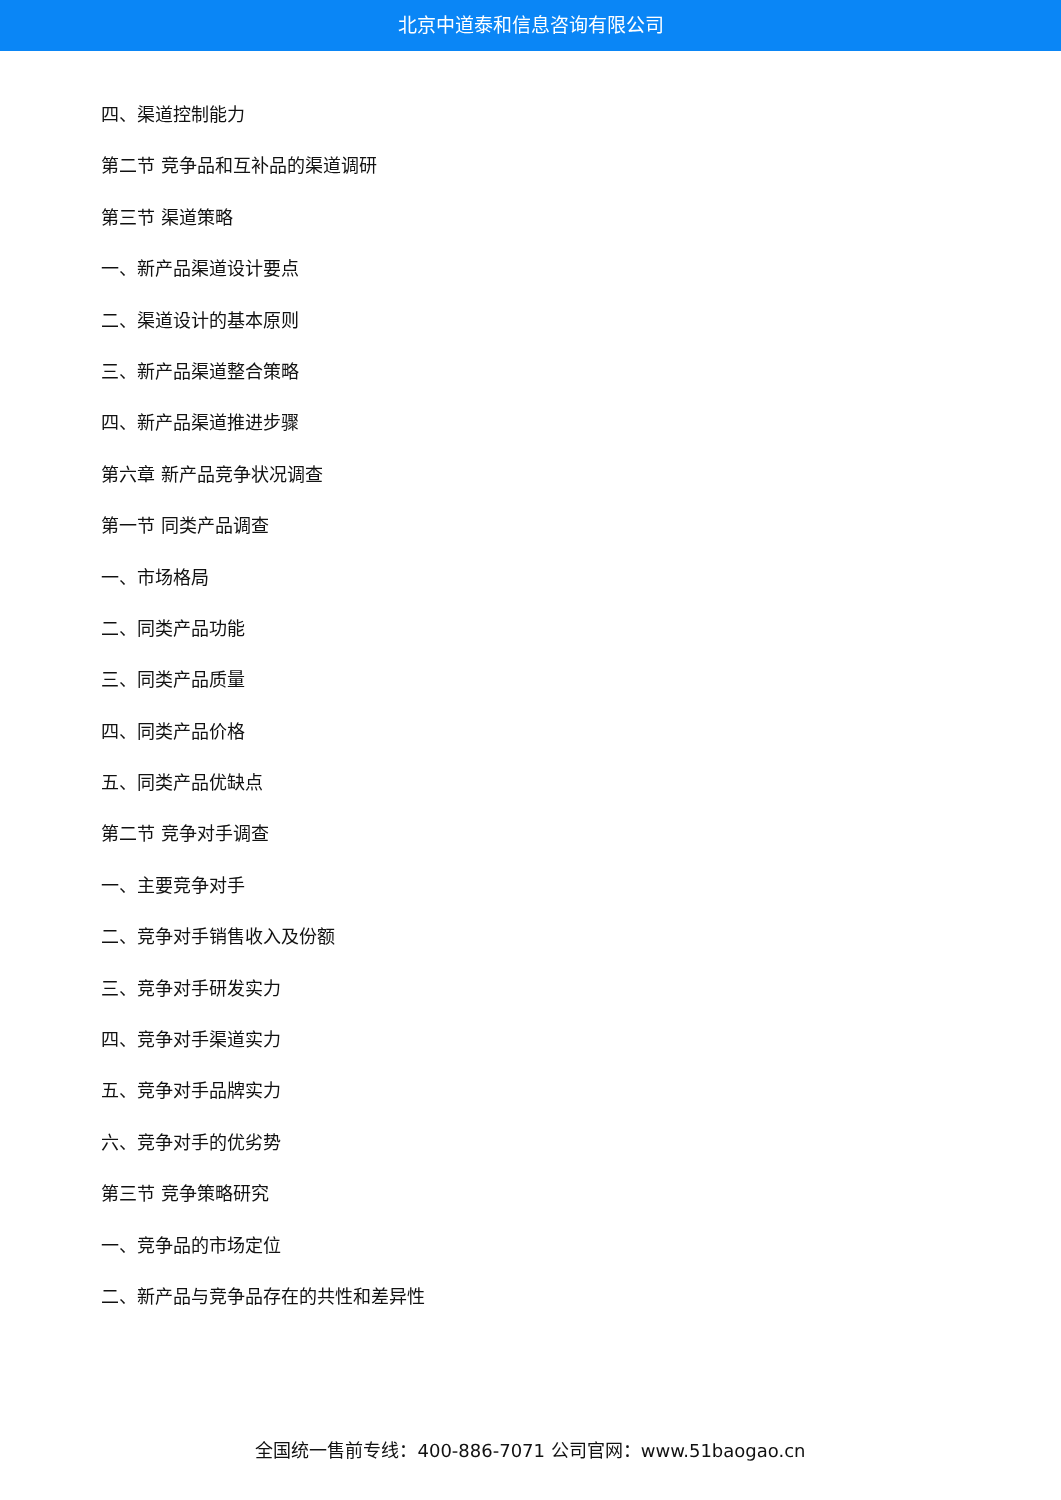北京中道泰和信息咨询有限公司
四、渠道控制能力
第二节 竞争品和互补品的渠道调研
第三节 渠道策略
一、新产品渠道设计要点
二、渠道设计的基本原则
三、新产品渠道整合策略
四、新产品渠道推进步骤
第六章 新产品竞争状况调查
第一节 同类产品调查
一、市场格局
二、同类产品功能
三、同类产品质量
四、同类产品价格
五、同类产品优缺点
第二节 竞争对手调查
一、主要竞争对手
二、竞争对手销售收入及份额
三、竞争对手研发实力
四、竞争对手渠道实力
五、竞争对手品牌实力
六、竞争对手的优劣势
第三节 竞争策略研究
一、竞争品的市场定位
二、新产品与竞争品存在的共性和差异性
全国统一售前专线：400-886-7071 公司官网：www.51baogao.cn